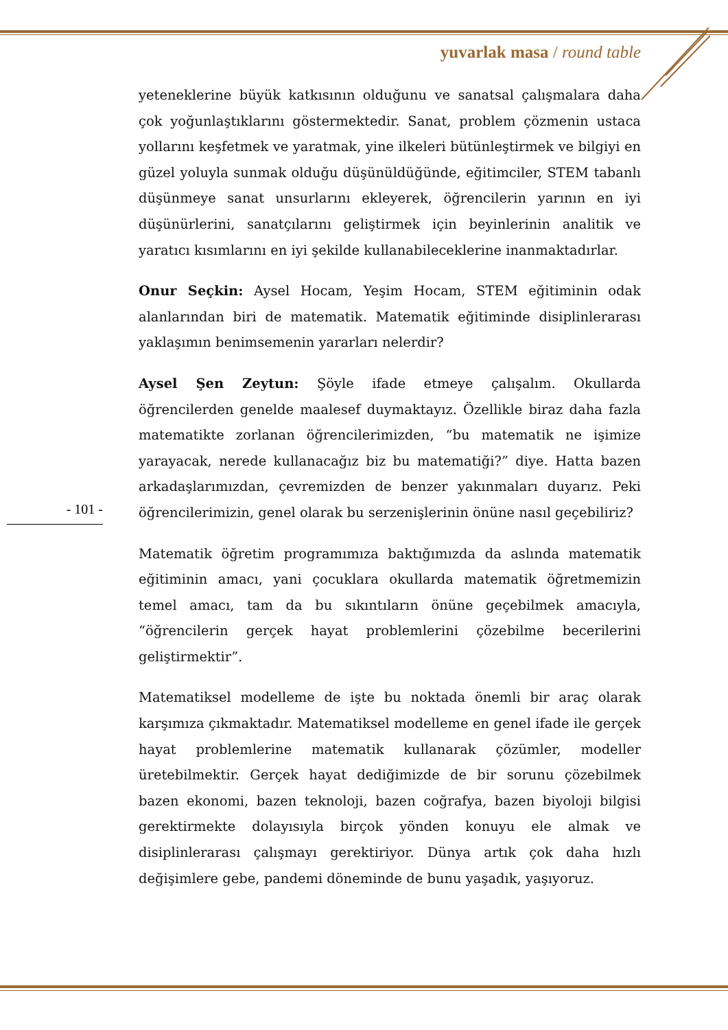yuvarlak masa / round table
yeteneklerine büyük katkısının olduğunu ve sanatsal çalışmalara daha çok yoğunlaştıklarını göstermektedir. Sanat, problem çözmenin ustaca yollarını keşfetmek ve yaratmak, yine ilkeleri bütünleştirmek ve bilgiyi en güzel yoluyla sunmak olduğu düşünüldüğünde, eğitimciler, STEM tabanlı düşünmeye sanat unsurlarını ekleyerek, öğrencilerin yarının en iyi düşünürlerini, sanatçılarını geliştirmek için beyinlerinin analitik ve yaratıcı kısımlarını en iyi şekilde kullanabileceklerine inanmaktadırlar.
Onur Seçkin: Aysel Hocam, Yeşim Hocam, STEM eğitiminin odak alanlarından biri de matematik. Matematik eğitiminde disiplinlerarası yaklaşımın benimsemenin yararları nelerdir?
Aysel Şen Zeytun: Şöyle ifade etmeye çalışalım. Okullarda öğrencilerden genelde maalesef duymaktayız. Özellikle biraz daha fazla matematikte zorlanan öğrencilerimizden, “bu matematik ne işimize yarayacak, nerede kullanacağız biz bu matematiği?” diye. Hatta bazen arkadaşlarımızdan, çevremizden de benzer yakınmaları duyarız. Peki öğrencilerimizin, genel olarak bu serzenişlerinin önüne nasıl geçebiliriz?
Matematik öğretim programımıza baktığımızda da aslında matematik eğitiminin amacı, yani çocuklara okullarda matematik öğretmemizin temel amacı, tam da bu sıkıntıların önüne geçebilmek amacıyla, “öğrencilerin gerçek hayat problemlerini çözebilme becerilerini geliştirmektir”.
Matematiksel modelleme de işte bu noktada önemli bir araç olarak karşımıza çıkmaktadır. Matematiksel modelleme en genel ifade ile gerçek hayat problemlerine matematik kullanarak çözümler, modeller üretebilmektir. Gerçek hayat dediğimizde de bir sorunu çözebilmek bazen ekonomi, bazen teknoloji, bazen coğrafya, bazen biyoloji bilgisi gerektirmekte dolayısıyla birçok yönden konuyu ele almak ve disiplinlerarası çalışmayı gerektiriyor. Dünya artık çok daha hızlı değişimlere gebe, pandemi döneminde de bunu yaşadık, yaşıyoruz.
- 101 -